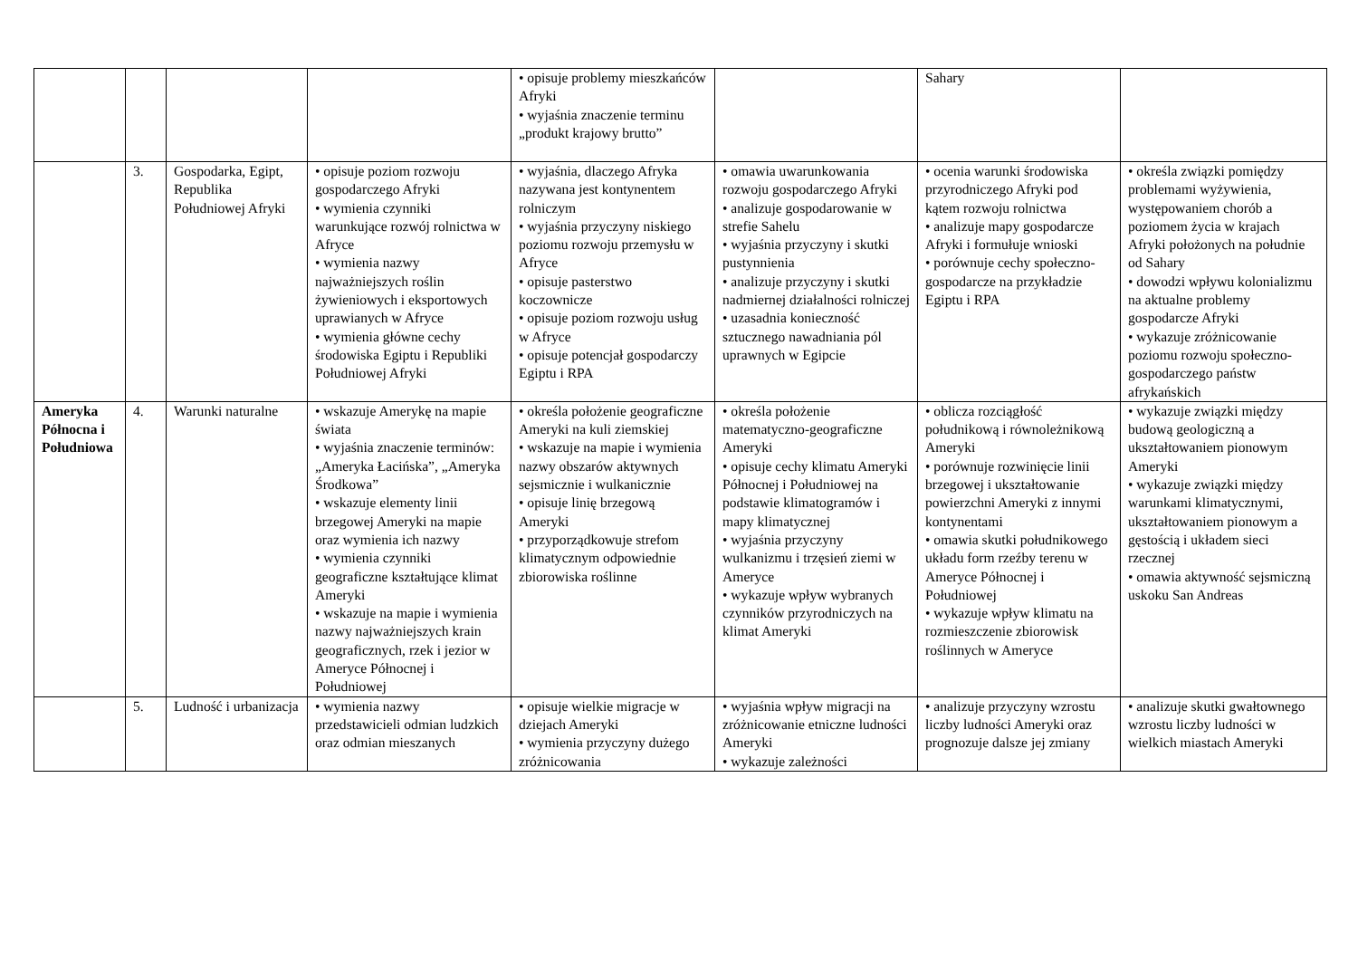| | | | | • opisuje problemy mieszkańców Afryki • wyjaśnia znaczenie terminu „produkt krajowy brutto” | | Sahary | |
| | 3. | Gospodarka, Egipt, Republika Południowej Afryki | • opisuje poziom rozwoju gospodarczego Afryki • wymienia czynniki warunkujące rozwój rolnictwa w Afryce • wymienia nazwy najważniejszych roślin żywieniowych i eksportowych uprawianych w Afryce • wymienia główne cechy środowiska Egiptu i Republiki Południowej Afryki | • wyjaśnia, dlaczego Afryka nazywana jest kontynentem rolniczym • wyjaśnia przyczyny niskiego poziomu rozwoju przemysłu w Afryce • opisuje pasterstwo koczownicze • opisuje poziom rozwoju usług w Afryce • opisuje potencjał gospodarczy Egiptu i RPA | • omawia uwarunkowania rozwoju gospodarczego Afryki • analizuje gospodarowanie w strefie Sahelu • wyjaśnia przyczyny i skutki pustynnienia • analizuje przyczyny i skutki nadmiernej działalności rolniczej • uzasadnia konieczność sztucznego nawadniania pól uprawnych w Egipcie | • ocenia warunki środowiska przyrodniczego Afryki pod kątem rozwoju rolnictwa • analizuje mapy gospodarcze Afryki i formułuje wnioski • porównuje cechy społeczno-gospodarcze na przykładzie Egiptu i RPA | • określa związki pomiędzy problemami wyżywienia, występowaniem chorób a poziomem życia w krajach Afryki położonych na południe od Sahary • dowodzi wpływu kolonializmu na aktualne problemy gospodarcze Afryki • wykazuje zróżnicowanie poziomu rozwoju społeczno-gospodarczego państw afrykańskich |
| Ameryka Północna i Południowa | 4. | Warunki naturalne | • wskazuje Amerykę na mapie świata • wyjaśnia znaczenie terminów: „Ameryka Łacińska”, „Ameryka Środkowa” • wskazuje elementy linii brzegowej Ameryki na mapie oraz wymienia ich nazwy • wymienia czynniki geograficzne kształtujące klimat Ameryki • wskazuje na mapie i wymienia nazwy najważniejszych krain geograficznych, rzek i jezior w Ameryce Północnej i Południowej | • określa położenie geograficzne Ameryki na kuli ziemskiej • wskazuje na mapie i wymienia nazwy obszarów aktywnych sejsmicznie i wulkanicznie • opisuje linię brzegową Ameryki • przyporządkowuje strefom klimatycznym odpowiednie zbiorowiska roślinne | • określa położenie matematyczno-geograficzne Ameryki • opisuje cechy klimatu Ameryki Północnej i Południowej na podstawie klimatogramów i mapy klimatycznej • wyjaśnia przyczyny wulkanizmu i trzęsień ziemi w Ameryce • wykazuje wpływ wybranych czynników przyrodniczych na klimat Ameryki | • oblicza rozciągłość południkową i równoleżnikową Ameryki • porównuje rozwinięcie linii brzegowej i ukształtowanie powierzchni Ameryki z innymi kontynentami • omawia skutki południkowego układu form rzeźby terenu w Ameryce Północnej i Południowej • wykazuje wpływ klimatu na rozmieszczenie zbiorowisk roślinnych w Ameryce | • wykazuje związki między budową geologiczną a ukształtowaniem pionowym Ameryki • wykazuje związki między warunkami klimatycznymi, ukształtowaniem pionowym a gęstością i układem sieci rzecznej • omawia aktywność sejsmiczną uskoku San Andreas |
| | 5. | Ludność i urbanizacja | • wymienia nazwy przedstawicieli odmian ludzkich oraz odmian mieszanych | • opisuje wielkie migracje w dziejach Ameryki • wymienia przyczyny dużego zróżnicowania | • wyjaśnia wpływ migracji na zróżnicowanie etniczne ludności Ameryki • wykazuje zależności | • analizuje przyczyny wzrostu liczby ludności Ameryki oraz prognozuje dalsze jej zmiany | • analizuje skutki gwałtownego wzrostu liczby ludności w wielkich miastach Ameryki |